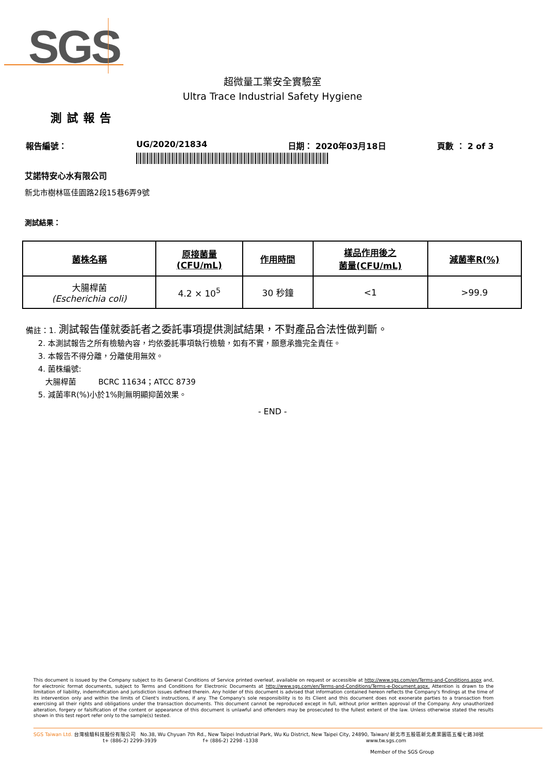SGS
超微量工業安全實驗室
Ultra Trace Industrial Safety Hygiene
測試報告
報告編號： UG/2020/21834 日期： 2020年03月18日 頁數 ： 2 of 3
艾諾特安心水有限公司
新北市樹林區佳園路2段15巷6弄9號
測試結果：
| 菌株名稱 | 原接菌量 (CFU/mL) | 作用時間 | 樣品作用後之 菌量(CFU/mL) | 減菌率R(%) |
| --- | --- | --- | --- | --- |
| 大腸桿菌 (Escherichia coli) | 4.2 × 10<sup>5</sup> | 30 秒鐘 | <1 | >99.9 |
備註：1. 測試報告僅就委託者之委託事項提供測試結果，不對產品合法性做判斷。
2. 本測試報告之所有檢驗內容，均依委託事項執行檢驗，如有不實，願意承擔完全責任。
3. 本報告不得分離，分離使用無效。
4. 菌株編號:
大腸桿菌 BCRC 11634；ATCC 8739
5. 減菌率R(%)小於1%則無明顯抑菌效果。
- END -
This document is issued by the Company subject to its General Conditions of Service printed overleaf, available on request or accessible at http://www.sgs.com/en/Terms-and-Conditions.aspx and, for electronic format documents, subject to Terms and Conditions for Electronic Documents at http://www.sgs.com/en/Terms-and-Conditions/Terms-e-Document.aspx. Attention is drawn to the limitation of liability, indemnification and jurisdiction issues defined therein. Any holder of this document is advised that information contained hereon reflects the Company's findings at the time of its intervention only and within the limits of Client's instructions, if any. The Company's sole responsibility is to its Client and this document does not exonerate parties to a transaction from exercising all their rights and obligations under the transaction documents. This document cannot be reproduced except in full, without prior written approval of the Company. Any unauthorized alteration, forgery or falsification of the content or appearance of this document is unlawful and offenders may be prosecuted to the fullest extent of the law. Unless otherwise stated the results shown in this test report refer only to the sample(s) tested.
SGS Taiwan Ltd. 台灣檢驗科技股份有限公司 No.38, Wu Chyuan 7th Rd., New Taipei Industrial Park, Wu Ku District, New Taipei City, 24890, Taiwan/ 新北市五股區新北產業園區五權七路38號
t+ (886-2) 2299-3939 f+ (886-2) 2298 -1338 www.tw.sgs.com
Member of the SGS Group